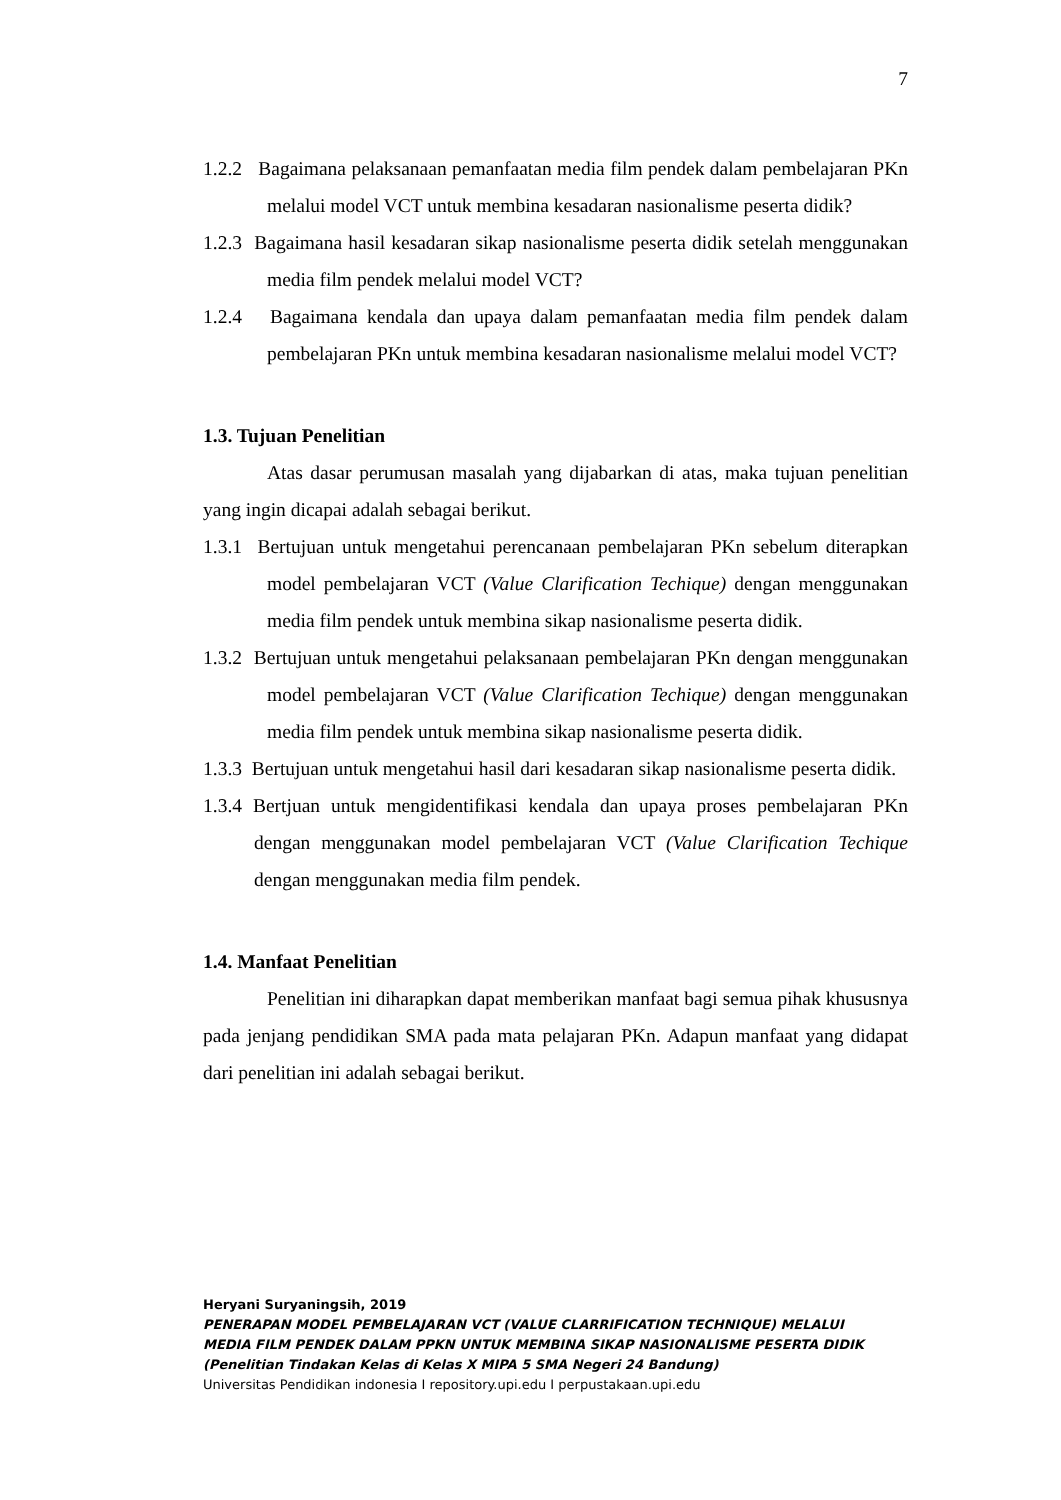7
1.2.2 Bagaimana pelaksanaan pemanfaatan media film pendek dalam pembelajaran PKn melalui model VCT untuk membina kesadaran nasionalisme peserta didik?
1.2.3 Bagaimana hasil kesadaran sikap nasionalisme peserta didik setelah menggunakan media film pendek melalui model VCT?
1.2.4 Bagaimana kendala dan upaya dalam pemanfaatan media film pendek dalam pembelajaran PKn untuk membina kesadaran nasionalisme melalui model VCT?
1.3. Tujuan Penelitian
Atas dasar perumusan masalah yang dijabarkan di atas, maka tujuan penelitian yang ingin dicapai adalah sebagai berikut.
1.3.1 Bertujuan untuk mengetahui perencanaan pembelajaran PKn sebelum diterapkan model pembelajaran VCT (Value Clarification Techique) dengan menggunakan media film pendek untuk membina sikap nasionalisme peserta didik.
1.3.2 Bertujuan untuk mengetahui pelaksanaan pembelajaran PKn dengan menggunakan model pembelajaran VCT (Value Clarification Techique) dengan menggunakan media film pendek untuk membina sikap nasionalisme peserta didik.
1.3.3 Bertujuan untuk mengetahui hasil dari kesadaran sikap nasionalisme peserta didik.
1.3.4 Bertjuan untuk mengidentifikasi kendala dan upaya proses pembelajaran PKn dengan menggunakan model pembelajaran VCT (Value Clarification Techique dengan menggunakan media film pendek.
1.4. Manfaat Penelitian
Penelitian ini diharapkan dapat memberikan manfaat bagi semua pihak khususnya pada jenjang pendidikan SMA pada mata pelajaran PKn. Adapun manfaat yang didapat dari penelitian ini adalah sebagai berikut.
Heryani Suryaningsih, 2019
PENERAPAN MODEL PEMBELAJARAN VCT (VALUE CLARRIFICATION TECHNIQUE) MELALUI
MEDIA FILM PENDEK DALAM PPKN UNTUK MEMBINA SIKAP NASIONALISME PESERTA DIDIK
(Penelitian Tindakan Kelas di Kelas X MIPA 5 SMA Negeri 24 Bandung)
Universitas Pendidikan indonesia I repository.upi.edu I perpustakaan.upi.edu